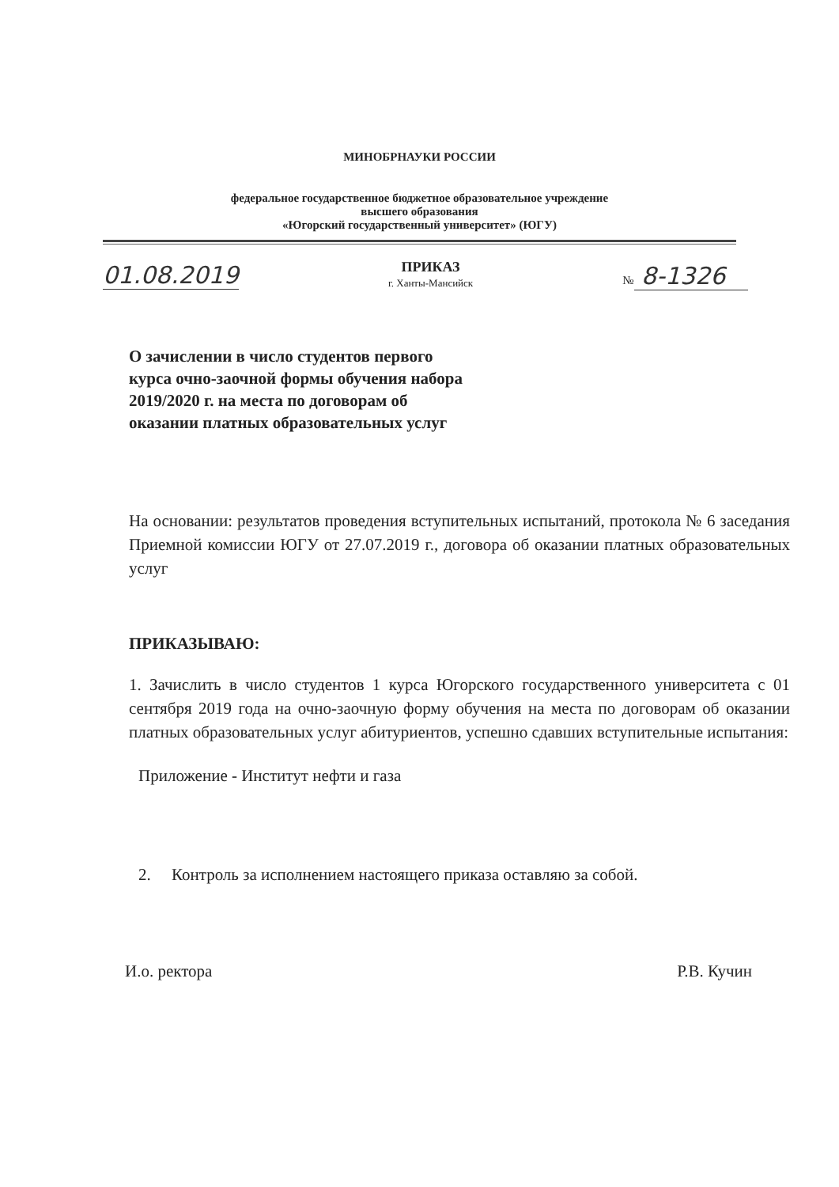МИНОБРНАУКИ РОССИИ
федеральное государственное бюджетное образовательное учреждение
высшего образования
«Югорский государственный университет» (ЮГУ)
01.08.2019 ПРИКАЗ
г. Ханты-Мансийск № 8-1326
О зачислении в число студентов первого
курса очно-заочной формы обучения набора
2019/2020 г. на места по договорам об
оказании платных образовательных услуг
На основании: результатов проведения вступительных испытаний, протокола № 6 заседания Приемной комиссии ЮГУ от 27.07.2019 г., договора об оказании платных образовательных услуг
ПРИКАЗЫВАЮ:
1. Зачислить в число студентов 1 курса Югорского государственного университета с 01 сентября 2019 года на очно-заочную форму обучения на места по договорам об оказании платных образовательных услуг абитуриентов, успешно сдавших вступительные испытания:
Приложение - Институт нефти и газа
2. Контроль за исполнением настоящего приказа оставляю за собой.
И.о. ректора Р.В. Кучин